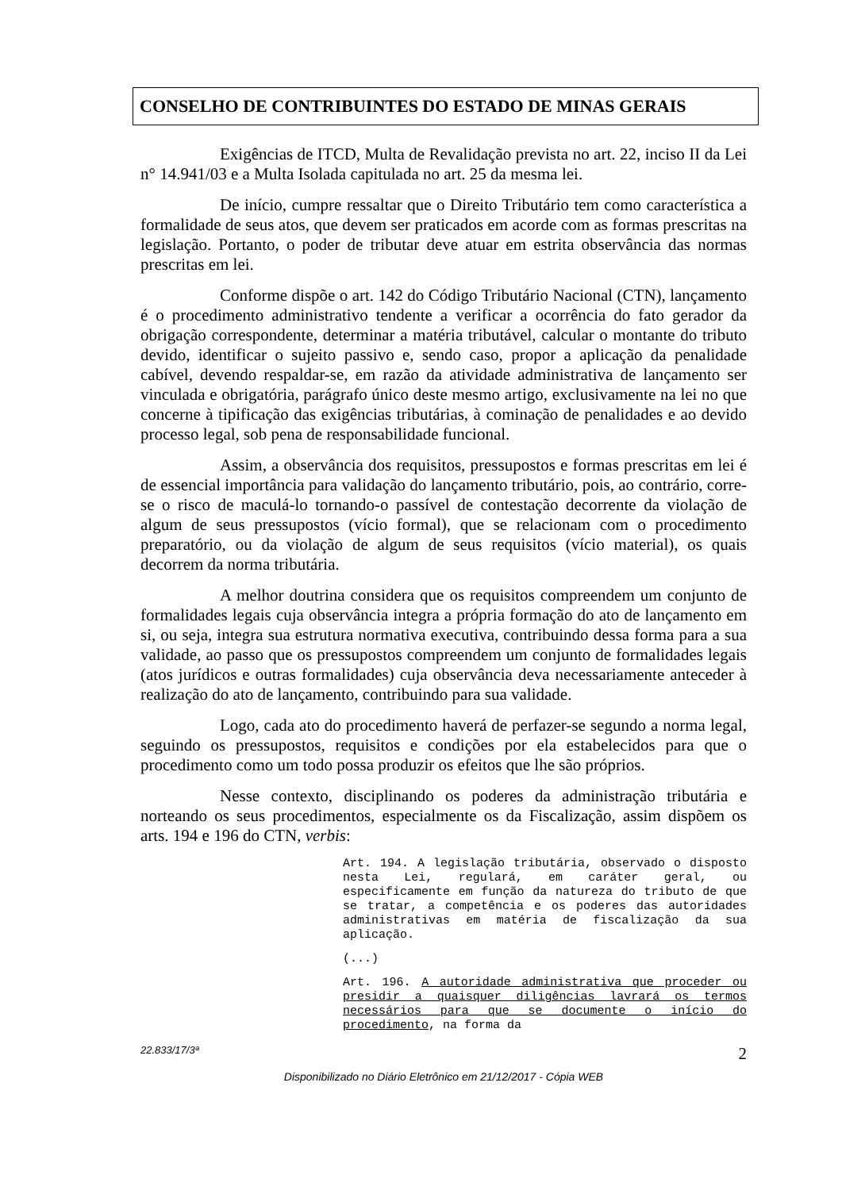CONSELHO DE CONTRIBUINTES DO ESTADO DE MINAS GERAIS
Exigências de ITCD, Multa de Revalidação prevista no art. 22, inciso II da Lei n° 14.941/03 e a Multa Isolada capitulada no art. 25 da mesma lei.
De início, cumpre ressaltar que o Direito Tributário tem como característica a formalidade de seus atos, que devem ser praticados em acorde com as formas prescritas na legislação. Portanto, o poder de tributar deve atuar em estrita observância das normas prescritas em lei.
Conforme dispõe o art. 142 do Código Tributário Nacional (CTN), lançamento é o procedimento administrativo tendente a verificar a ocorrência do fato gerador da obrigação correspondente, determinar a matéria tributável, calcular o montante do tributo devido, identificar o sujeito passivo e, sendo caso, propor a aplicação da penalidade cabível, devendo respaldar-se, em razão da atividade administrativa de lançamento ser vinculada e obrigatória, parágrafo único deste mesmo artigo, exclusivamente na lei no que concerne à tipificação das exigências tributárias, à cominação de penalidades e ao devido processo legal, sob pena de responsabilidade funcional.
Assim, a observância dos requisitos, pressupostos e formas prescritas em lei é de essencial importância para validação do lançamento tributário, pois, ao contrário, corre-se o risco de maculá-lo tornando-o passível de contestação decorrente da violação de algum de seus pressupostos (vício formal), que se relacionam com o procedimento preparatório, ou da violação de algum de seus requisitos (vício material), os quais decorrem da norma tributária.
A melhor doutrina considera que os requisitos compreendem um conjunto de formalidades legais cuja observância integra a própria formação do ato de lançamento em si, ou seja, integra sua estrutura normativa executiva, contribuindo dessa forma para a sua validade, ao passo que os pressupostos compreendem um conjunto de formalidades legais (atos jurídicos e outras formalidades) cuja observância deva necessariamente anteceder à realização do ato de lançamento, contribuindo para sua validade.
Logo, cada ato do procedimento haverá de perfazer-se segundo a norma legal, seguindo os pressupostos, requisitos e condições por ela estabelecidos para que o procedimento como um todo possa produzir os efeitos que lhe são próprios.
Nesse contexto, disciplinando os poderes da administração tributária e norteando os seus procedimentos, especialmente os da Fiscalização, assim dispõem os arts. 194 e 196 do CTN, verbis:
Art. 194. A legislação tributária, observado o disposto nesta Lei, regulará, em caráter geral, ou especificamente em função da natureza do tributo de que se tratar, a competência e os poderes das autoridades administrativas em matéria de fiscalização da sua aplicação.
(...)
Art. 196. A autoridade administrativa que proceder ou presidir a quaisquer diligências lavrará os termos necessários para que se documente o início do procedimento, na forma da
22.833/17/3ª 2
Disponibilizado no Diário Eletrônico em 21/12/2017 - Cópia WEB